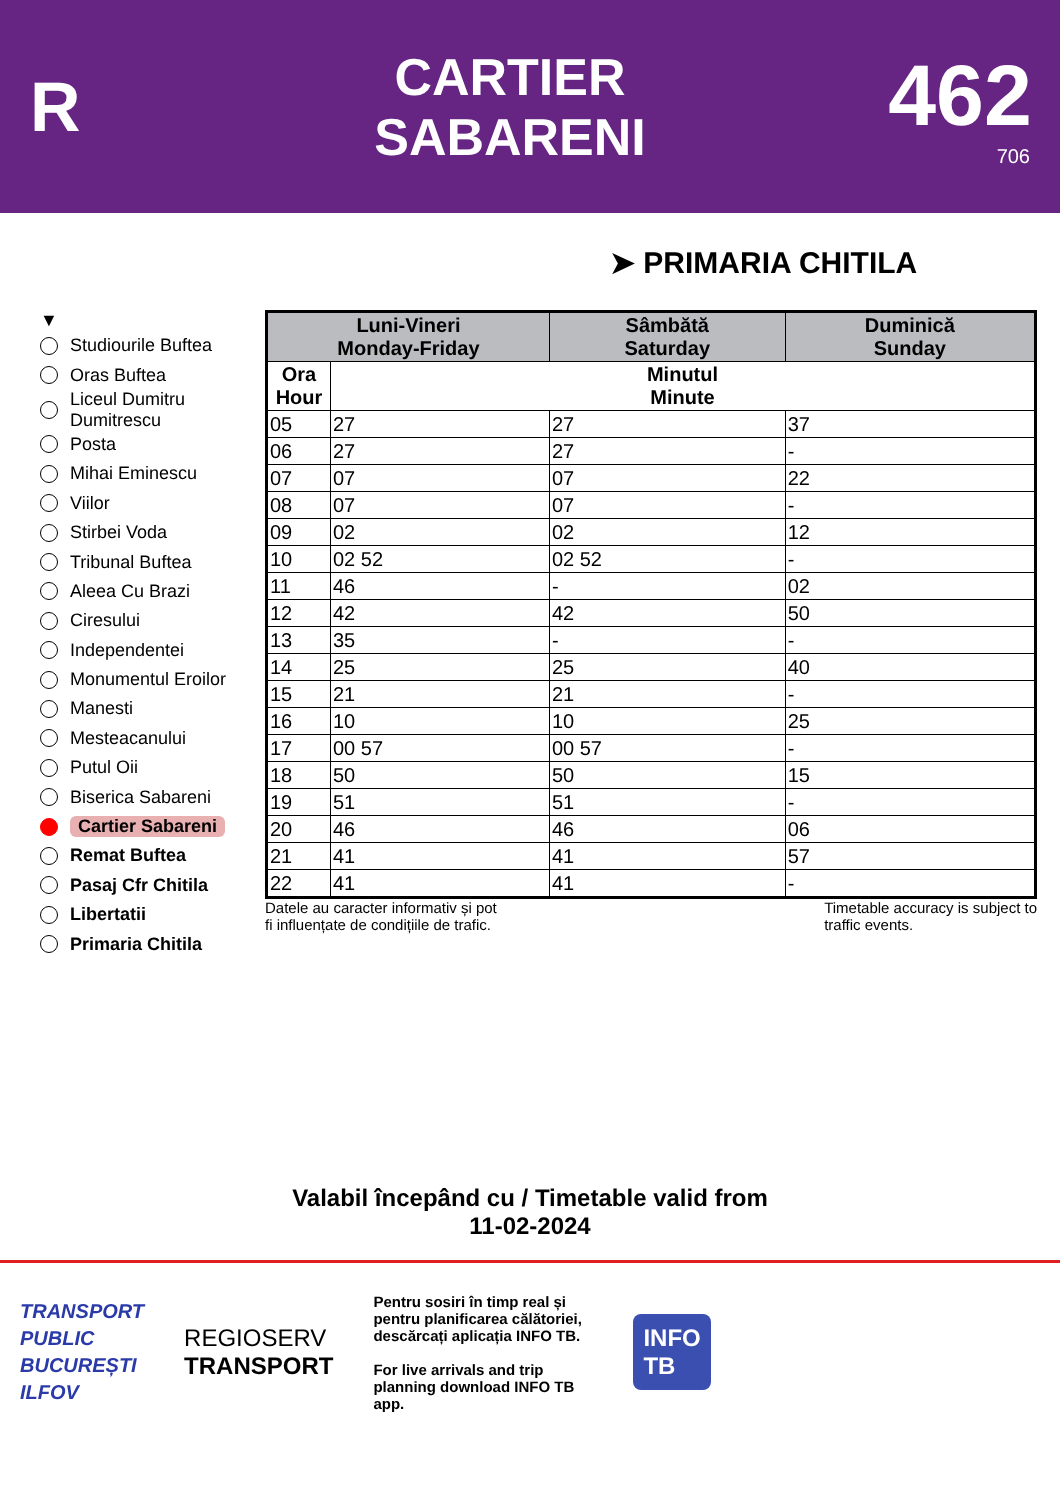R
CARTIER
SABARENI
462
706
➤ PRIMARIA CHITILA
▼
Studiourile Buftea
Oras Buftea
Liceul Dumitru
Dumitrescu
Posta
Mihai Eminescu
Viilor
Stirbei Voda
Tribunal Buftea
Aleea Cu Brazi
Ciresului
Independentei
Monumentul Eroilor
Manesti
Mesteacanului
Putul Oii
Biserica Sabareni
Cartier Sabareni
Remat Buftea
Pasaj Cfr Chitila
Libertatii
Primaria Chitila
| Luni-Vineri Monday-Friday | | Sâmbătă Saturday | Duminică Sunday |
| --- | --- | --- | --- |
| Ora Hour | Minutul Minute | | |
| 05 | 27 | 27 | 37 |
| 06 | 27 | 27 | - |
| 07 | 07 | 07 | 22 |
| 08 | 07 | 07 | - |
| 09 | 02 | 02 | 12 |
| 10 | 02 52 | 02 52 | - |
| 11 | 46 | - | 02 |
| 12 | 42 | 42 | 50 |
| 13 | 35 | - | - |
| 14 | 25 | 25 | 40 |
| 15 | 21 | 21 | - |
| 16 | 10 | 10 | 25 |
| 17 | 00 57 | 00 57 | - |
| 18 | 50 | 50 | 15 |
| 19 | 51 | 51 | - |
| 20 | 46 | 46 | 06 |
| 21 | 41 | 41 | 57 |
| 22 | 41 | 41 | - |
Datele au caracter informativ și pot
fi influențate de condițiile de trafic. Timetable accuracy is subject to
traffic events.
Valabil începând cu / Timetable valid from
11-02-2024
TRANSPORT
PUBLIC
BUCUREȘTI
ILFOV
REGIOSERV
TRANSPORT
Pentru sosiri în timp real și pentru planificarea călătoriei, descărcați aplicația INFO TB.
For live arrivals and trip planning download INFO TB app.
INFO
TB